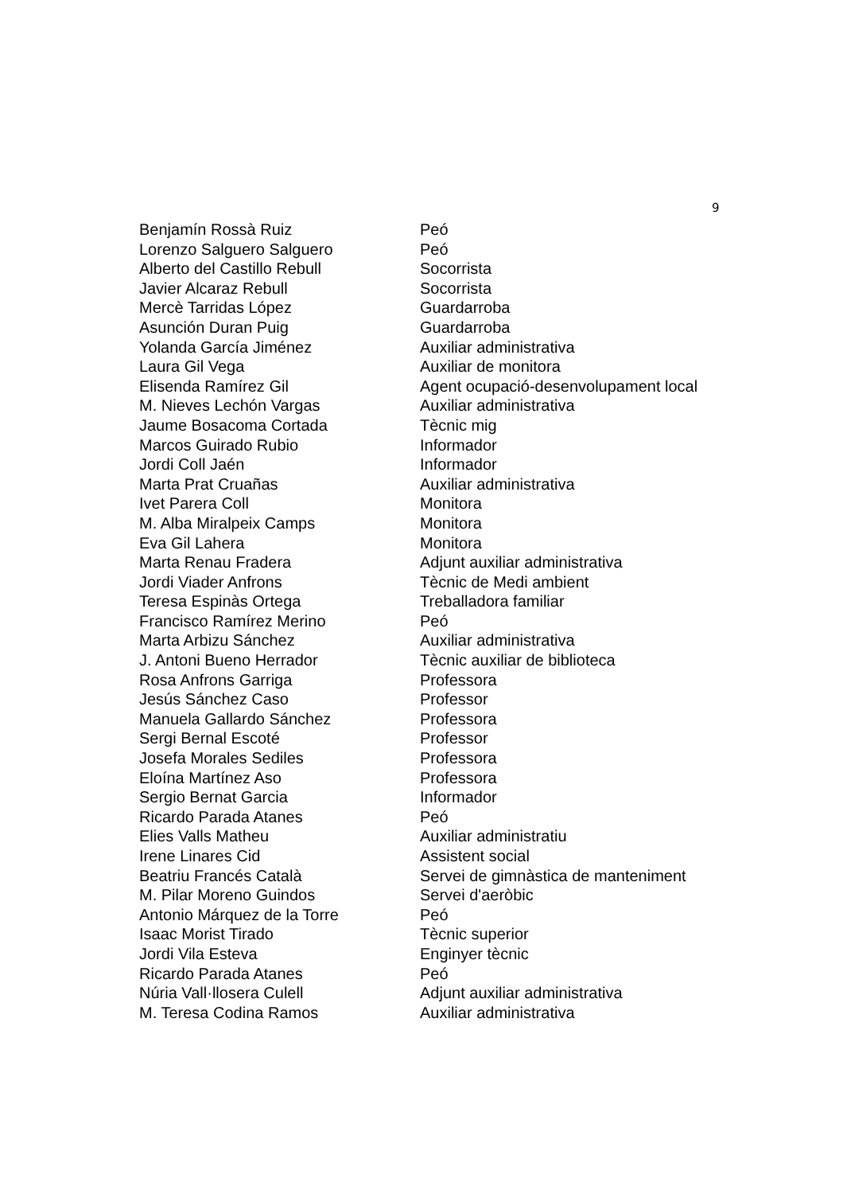9
| Benjamín Rossà Ruiz | Peó |
| Lorenzo Salguero Salguero | Peó |
| Alberto del Castillo Rebull | Socorrista |
| Javier Alcaraz Rebull | Socorrista |
| Mercè Tarridas López | Guardarroba |
| Asunción Duran Puig | Guardarroba |
| Yolanda García Jiménez | Auxiliar administrativa |
| Laura Gil Vega | Auxiliar de monitora |
| Elisenda Ramírez Gil | Agent ocupació-desenvolupament local |
| M. Nieves Lechón Vargas | Auxiliar administrativa |
| Jaume Bosacoma Cortada | Tècnic mig |
| Marcos Guirado Rubio | Informador |
| Jordi Coll Jaén | Informador |
| Marta Prat Cruañas | Auxiliar administrativa |
| Ivet Parera Coll | Monitora |
| M. Alba Miralpeix Camps | Monitora |
| Eva Gil Lahera | Monitora |
| Marta Renau Fradera | Adjunt auxiliar administrativa |
| Jordi Viader Anfrons | Tècnic de Medi ambient |
| Teresa Espinàs Ortega | Treballadora familiar |
| Francisco Ramírez Merino | Peó |
| Marta Arbizu Sánchez | Auxiliar administrativa |
| J. Antoni Bueno Herrador | Tècnic auxiliar de biblioteca |
| Rosa Anfrons Garriga | Professora |
| Jesús Sánchez Caso | Professor |
| Manuela Gallardo Sánchez | Professora |
| Sergi Bernal Escoté | Professor |
| Josefa Morales Sediles | Professora |
| Eloína Martínez Aso | Professora |
| Sergio Bernat Garcia | Informador |
| Ricardo Parada Atanes | Peó |
| Elies Valls Matheu | Auxiliar administratiu |
| Irene Linares Cid | Assistent social |
| Beatriu Francés Català | Servei de gimnàstica de manteniment |
| M. Pilar Moreno Guindos | Servei d'aeròbic |
| Antonio Márquez de la Torre | Peó |
| Isaac Morist Tirado | Tècnic superior |
| Jordi Vila Esteva | Enginyer tècnic |
| Ricardo Parada Atanes | Peó |
| Núria Vall·llosera Culell | Adjunt auxiliar administrativa |
| M. Teresa Codina Ramos | Auxiliar administrativa |